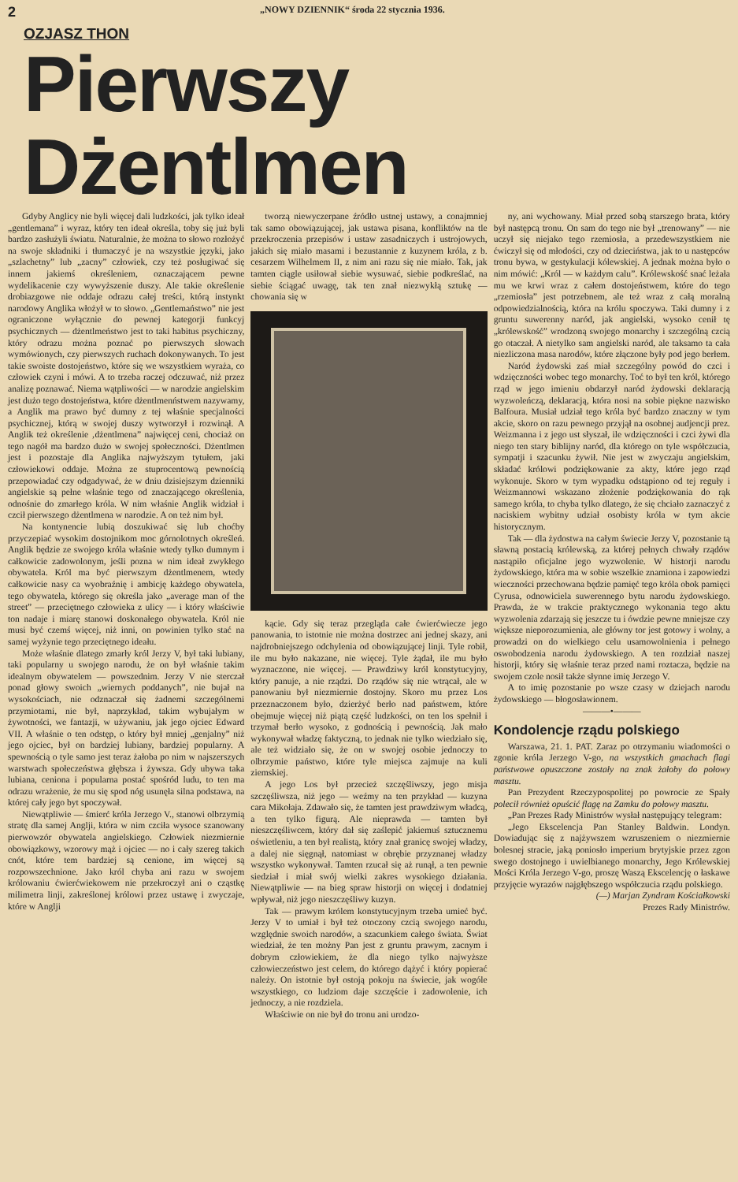2 „NOWY DZIENNIK“ środa 22 stycznia 1936.
OZJASZ THON
Pierwszy Dżentlmen
Gdyby Anglicy nie byli więcej dali ludzkości, jak tylko ideał „gentlemana” i wyraz, który ten ideał określa, toby się już byli bardzo zasłużyli światu. Naturalnie, że można to słowo rozłożyć na swoje składniki i tłumaczyć je na wszystkie języki, jako „szlachetny” lub „zacny” człowiek, czy też posługiwać się innem jakiemś określeniem, oznaczającem pewne wydelikacenie czy wywyższenie duszy. Ale takie określenie drobiazgowe nie oddaje odrazu całej treści, którą instynkt narodowy Anglika włożył w to słowo. „Gentlemaństwo” nie jest ograniczone wyłącznie do pewnej kategorji funkcyj psychicznych — dżentlmeństwo jest to taki habitus psychiczny, który odrazu można poznać po pierwszych słowach wymówionych, czy pierwszych ruchach dokonywanych. To jest takie swoiste dostojeństwo, które się we wszystkiem wyraża, co człowiek czyni i mówi. A to trzeba raczej odczuwać, niż przez analizę poznawać. Niema wątpliwości — w narodzie angielskim jest dużo tego dostojeństwa, które dżentlmenństwem nazywamy, a Anglik ma prawo być dumny z tej właśnie specjalności psychicznej, którą w swojej duszy wytworzył i rozwinął. A Anglik też określenie ‚dżentlmena” najwięcej ceni, chociaż on tego nagół ma bardzo dużo w swojej społeczności. Dżentlmen jest i pozostaje dla Anglika najwyższym tytułem, jaki człowiekowi oddaje. Można ze stuprocentową pewnością przepowiadać czy odgadywać, że w dniu dzisiejszym dzienniki angielskie są pełne właśnie tego od znaczającego określenia, odnośnie do zmarłego króla. W nim właśnie Anglik widział i czcił pierwszego dżentlmena w narodzie. A on też nim był.
Na kontynencie lubią doszukiwać się lub choćby przyczepiać wysokim dostojnikom moc górnolotnych określeń. Anglik będzie ze swojego króla właśnie wtedy tylko dumnym i całkowicie zadowolonym, jeśli pozna w nim ideał zwykłego obywatela. Król ma być pierwszym dżentlmenem, wtedy całkowicie nasy ca wyobraźnię i ambicję każdego obywatela, tego obywatela, którego się określa jako „average man of the street” — przeciętnego człowieka z ulicy — i który właściwie ton nadaje i miarę stanowi doskonałego obywatela. Król nie musi być czemś więcej, niż inni, on powinien tylko stać na samej wyżynie tego przeciętnego ideału.
Może właśnie dlatego zmarły król Jerzy V, był taki lubiany, taki popularny u swojego narodu, że on był właśnie takim idealnym obywatelem — powszednim. Jerzy V nie sterczał ponad głowy swoich „wiernych poddanych”, nie bujał na wysokościach, nie odznaczał się żadnemi szczególnemi przymiotami, nie był, naprzykład, takim wybujałym w żywotności, we fantazji, w używaniu, jak jego ojciec Edward VII. A właśnie o ten odstęp, o który był mniej „genjalny” niż jego ojciec, był on bardziej lubiany, bardziej popularny. A spewnością o tyle samo jest teraz żałoba po nim w najszerszych warstwach społeczeństwa głębsza i żywsza. Gdy ubywa taka lubiana, ceniona i popularna postać spośród ludu, to ten ma odrazu wrażenie, że mu się spod nóg usunęła silna podstawa, na której cały jego byt spoczywał.
Niewątpliwie — śmierć króla Jerzego V., stanowi olbrzymią stratę dla samej Anglji, która w nim czciła wysoce szanowany pierwowzór obywatela angielskiego. Człowiek niezmiernie obowiązkowy, wzorowy mąż i ojciec — no i cały szereg takich cnót, które tem bardziej są cenione, im więcej są rozpowszechnione. Jako król chyba ani razu w swojem królowaniu ćwierćwiekowem nie przekroczył ani o cząstkę milimetra linji, zakreślonej królowi przez ustawę i zwyczaje, które w Anglji
tworzą niewyczerpane źródło ustnej ustawy, a conajmniej tak samo obowiązującej, jak ustawa pisana, konfliktów na tle przekroczenia przepisów i ustaw zasadniczych i ustrojowych, jakich się miało masami i bezustannie z kuzynem króla, z b. cesarzem Wilhelmem II, z nim ani razu się nie miało. Tak, jak tamten ciągle usiłował siebie wysuwać, siebie podkreślać, na siebie ściągać uwagę, tak ten znał niezwykłą sztukę — chowania się w
kącie. Gdy się teraz przegląda całe ćwierćwiecze jego panowania, to istotnie nie można dostrzec ani jednej skazy, ani najdrobniejszego odchylenia od obowiązującej linji. Tyle robił, ile mu było nakazane, nie więcej. Tyle żądał, ile mu było wyznaczone, nie więcej. — Prawdziwy król konstytucyjny, który panuje, a nie rządzi. Do rządów się nie wtrącał, ale w panowaniu był niezmiernie dostojny. Skoro mu przez Los przeznaczonem było, dzierżyć berło nad państwem, które obejmuje więcej niż piątą część ludzkości, on ten los spełnił i trzymał berło wysoko, z godnością i pewnością. Jak mało wykonywał władzę faktyczną, to jednak nie tylko wiedziało się, ale też widziało się, że on w swojej osobie jednoczy to olbrzymie państwo, które tyle miejsca zajmuje na kuli ziemskiej.
A jego Los był przecież szczęśliwszy, jego misja szczęśliwsza, niż jego — weźmy na ten przykład — kuzyna cara Mikołaja. Zdawało się, że tamten jest prawdziwym władcą, a ten tylko figurą. Ale nieprawda — tamten był nieszczęśliwcem, który dał się zaślepić jakiemuś sztucznemu oświetleniu, a ten był realistą, który znał granicę swojej władzy, a dalej nie sięgnął, natomiast w obrębie przyznanej władzy wszystko wykonywał. Tamten rzucał się aż runął, a ten pewnie siedział i miał swój wielki zakres wysokiego działania. Niewątpliwie — na bieg spraw historji on więcej i dodatniej wpływał, niż jego nieszczęśliwy kuzyn.
Tak — prawym królem konstytucyjnym trzeba umieć być. Jerzy V to umiał i był też otoczony czcią swojego narodu, względnie swoich narodów, a szacunkiem całego świata. Świat wiedział, że ten możny Pan jest z gruntu prawym, zacnym i dobrym człowiekiem, że dla niego tylko najwyższe człowieczeństwo jest celem, do którego dążyć i któ­ry popierać należy. On istotnie był ostoją pokoju na świecie, jak wogóle wszystkiego, co ludziom daje szczęście i zadowolenie, ich jednoczy, a nie rozdziela.
Właściwie on nie był do tronu ani urodzo-
ny, ani wychowany. Miał przed sobą starszego brata, który był następcą tronu. On sam do tego nie był „trenowany” — nie uczył się niejako tego rzemiosła, a przedewszystkiem nie ćwiczył się od młodości, czy od dzieciństwa, jak to u następców tronu bywa, w gestykulacji kólewskiej. A jednak można było o nim mówić: „Król — w każdym calu”. Królewskość snać leżała mu we krwi wraz z całem dostojeństwem, które do tego „rzemiosła” jest potrzebnem, ale też wraz z całą moralną odpowiedzialnością, która na królu spoczywa. Taki dumny i z gruntu suwerenny naród, jak angielski, wysoko cenił tę „królewskość” wrodzoną swojego monarchy i szczególną czcią go otaczał. A nietylko sam angielski naród, ale taksamo ta cała niezliczona masa narodów, które złączone były pod jego berłem.
Naród żydowski zaś miał szczególny powód do czci i wdzięczności wobec tego monarchy. Toć to był ten król, którego rząd w jego imieniu obdarzył naród żydowski deklaracją wyzwoleńczą, deklaracją, która nosi na sobie piękne nazwisko Balfoura. Musiał udział tego króla być bardzo znaczny w tym akcie, skoro on razu pewnego przyjął na osobnej audjencji prez. Weizmanna i z jego ust słyszał, ile wdzięczności i czci żywi dla niego ten stary biblijny naród, dla którego on tyle współczucia, sympatji i szacunku żywił. Nie jest w zwyczaju angielskim, składać królowi podziękowanie za akty, które jego rząd wykonuje. Skoro w tym wypadku odstąpiono od tej reguły i Weizmannowi wskazano złożenie podziękowania do rąk samego króla, to chyba tylko dlatego, że się chciało zaznaczyć z naciskiem wybitny udział osobisty króla w tym akcie historycznym.
Tak — dla żydostwa na całym świecie Jerzy V, pozostanie tą sławną postacią królewską, za której pełnych chwały rządów nastąpiło oficjalne jego wyzwolenie. W historji narodu żydowskiego, która ma w sobie wszelkie znamiona i zapowiedzi wieczności przechowana będzie pamięć tego króla obok pamięci Cyrusa, odnowiciela suwerennego bytu narodu żydowskiego. Prawda, że w trakcie praktycznego wykonania tego aktu wyzwolenia zdarzają się jeszcze tu i ówdzie pewne mniejsze czy większe nieporozumienia, ale główny tor jest gotowy i wolny, a prowadzi on do wielkiego celu usamowolnienia i pełnego oswobodzenia narodu żydowskiego. A ten rozdział naszej historji, który się właśnie teraz przed nami roztacza, będzie na swojem czole nosił także słynne imię Jerzego V.
A to imię pozostanie po wsze czasy w dziejach narodu żydowskiego — błogosławionem.
———•———
Kondolencje rządu polskiego
Warszawa, 21. 1. PAT. Zaraz po otrzymaniu wiadomości o zgonie króla Jerzego V-go, na wszystkich gmachach flagi państwowe opuszczone zostały na znak żałoby do połowy masztu.
Pan Prezydent Rzeczypospolitej po powrocie ze Spały polecił również opuścić flagę na Zamku do połowy masztu.
„Pan Prezes Rady Ministrów wysłał następujący telegram:
„Jego Ekscelencja Pan Stanley Baldwin. Londyn. Dowiadując się z najżywszem wzruszeniem o niezmiernie bolesnej stracie, jaką poniosło imperium brytyjskie przez zgon swego dostojnego i uwielbianego monarchy, Jego Królewskiej Mości Króla Jerzego V-go, proszę Waszą Ekscelencję o łaskawe przyjęcie wyrazów najgłębszego współczucia rządu polskiego.
(—) Marjan Zyndram Kościałkowski
Prezes Rady Ministrów.